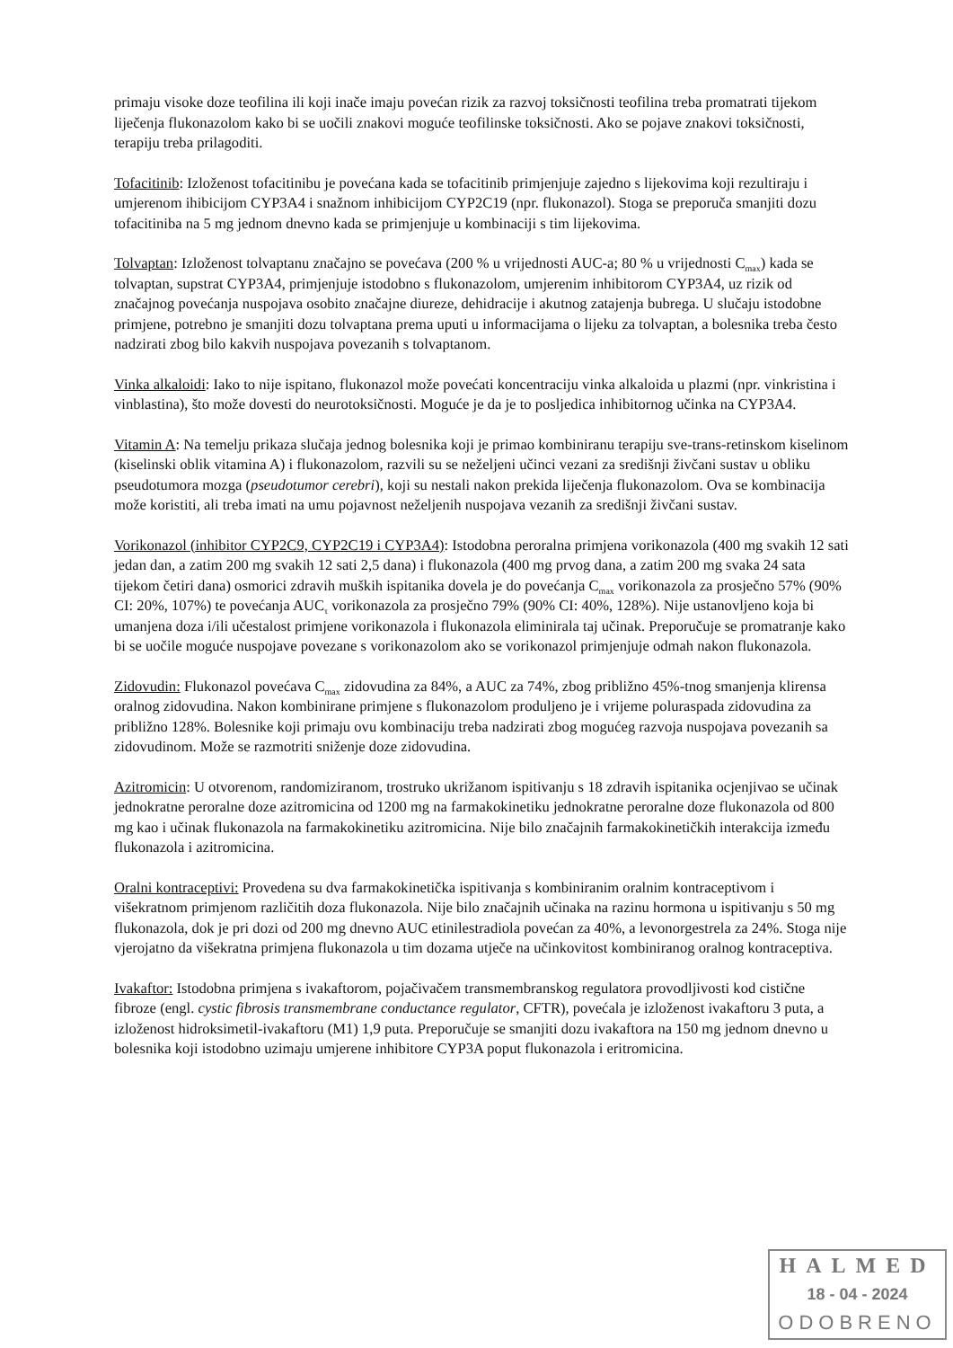primaju visoke doze teofilina ili koji inače imaju povećan rizik za razvoj toksičnosti teofilina treba promatrati tijekom liječenja flukonazolom kako bi se uočili znakovi moguće teofilinske toksičnosti. Ako se pojave znakovi toksičnosti, terapiju treba prilagoditi.
Tofacitinib: Izloženost tofacitinibu je povećana kada se tofacitinib primjenjuje zajedno s lijekovima koji rezultiraju i umjerenom ihibicijom CYP3A4 i snažnom inhibicijom CYP2C19 (npr. flukonazol). Stoga se preporuča smanjiti dozu tofacitiniba na 5 mg jednom dnevno kada se primjenjuje u kombinaciji s tim lijekovima.
Tolvaptan: Izloženost tolvaptanu značajno se povećava (200 % u vrijednosti AUC-a; 80 % u vrijednosti C<sub>max</sub>) kada se tolvaptan, supstrat CYP3A4, primjenjuje istodobno s flukonazolom, umjerenim inhibitorom CYP3A4, uz rizik od značajnog povećanja nuspojava osobito značajne diureze, dehidracije i akutnog zatajenja bubrega. U slučaju istodobne primjene, potrebno je smanjiti dozu tolvaptana prema uputi u informacijama o lijeku za tolvaptan, a bolesnika treba često nadzirati zbog bilo kakvih nuspojava povezanih s tolvaptanom.
Vinka alkaloidi: Iako to nije ispitano, flukonazol može povećati koncentraciju vinka alkaloida u plazmi (npr. vinkristina i vinblastina), što može dovesti do neurotoksičnosti. Moguće je da je to posljedica inhibitornog učinka na CYP3A4.
Vitamin A: Na temelju prikaza slučaja jednog bolesnika koji je primao kombiniranu terapiju sve-trans-retinskom kiselinom (kiselinski oblik vitamina A) i flukonazolom, razvili su se neželjeni učinci vezani za središnji živčani sustav u obliku pseudotumora mozga (pseudotumor cerebri), koji su nestali nakon prekida liječenja flukonazolom. Ova se kombinacija može koristiti, ali treba imati na umu pojavnost neželjenih nuspojava vezanih za središnji živčani sustav.
Vorikonazol (inhibitor CYP2C9, CYP2C19 i CYP3A4): Istodobna peroralna primjena vorikonazola (400 mg svakih 12 sati jedan dan, a zatim 200 mg svakih 12 sati 2,5 dana) i flukonazola (400 mg prvog dana, a zatim 200 mg svaka 24 sata tijekom četiri dana) osmorici zdravih muških ispitanika dovela je do povećanja C<sub>max</sub> vorikonazola za prosječno 57% (90% CI: 20%, 107%) te povećanja AUC<sub>τ</sub> vorikonazola za prosječno 79% (90% CI: 40%, 128%). Nije ustanovljeno koja bi umanjena doza i/ili učestalost primjene vorikonazola i flukonazola eliminirala taj učinak. Preporučuje se promatranje kako bi se uočile moguće nuspojave povezane s vorikonazolom ako se vorikonazol primjenjuje odmah nakon flukonazola.
Zidovudin: Flukonazol povećava C<sub>max</sub> zidovudina za 84%, a AUC za 74%, zbog približno 45%-tnog smanjenja klirensa oralnog zidovudina. Nakon kombinirane primjene s flukonazolom produljeno je i vrijeme poluraspada zidovudina za približno 128%. Bolesnike koji primaju ovu kombinaciju treba nadzirati zbog mogućeg razvoja nuspojava povezanih sa zidovudinom. Može se razmotriti sniženje doze zidovudina.
Azitromicin: U otvorenom, randomiziranom, trostruko ukrižanom ispitivanju s 18 zdravih ispitanika ocjenjivao se učinak jednokratne peroralne doze azitromicina od 1200 mg na farmakokinetiku jednokratne peroralne doze flukonazola od 800 mg kao i učinak flukonazola na farmakokinetiku azitromicina. Nije bilo značajnih farmakokinetičkih interakcija između flukonazola i azitromicina.
Oralni kontraceptivi: Provedena su dva farmakokinetička ispitivanja s kombiniranim oralnim kontraceptivom i višekratnom primjenom različitih doza flukonazola. Nije bilo značajnih učinaka na razinu hormona u ispitivanju s 50 mg flukonazola, dok je pri dozi od 200 mg dnevno AUC etinilestradiola povećan za 40%, a levonorgestrela za 24%. Stoga nije vjerojatno da višekratna primjena flukonazola u tim dozama utječe na učinkovitost kombiniranog oralnog kontraceptiva.
Ivakaftor: Istodobna primjena s ivakaftorom, pojačivačem transmembranskog regulatora provodljivosti kod cistične fibroze (engl. cystic fibrosis transmembrane conductance regulator, CFTR), povećala je izloženost ivakaftoru 3 puta, a izloženost hidroksimetil-ivakaftoru (M1) 1,9 puta. Preporučuje se smanjiti dozu ivakaftora na 150 mg jednom dnevno u bolesnika koji istodobno uzimaju umjerene inhibitore CYP3A poput flukonazola i eritromicina.
HALMED
18 - 04 - 2024
ODOBRENO